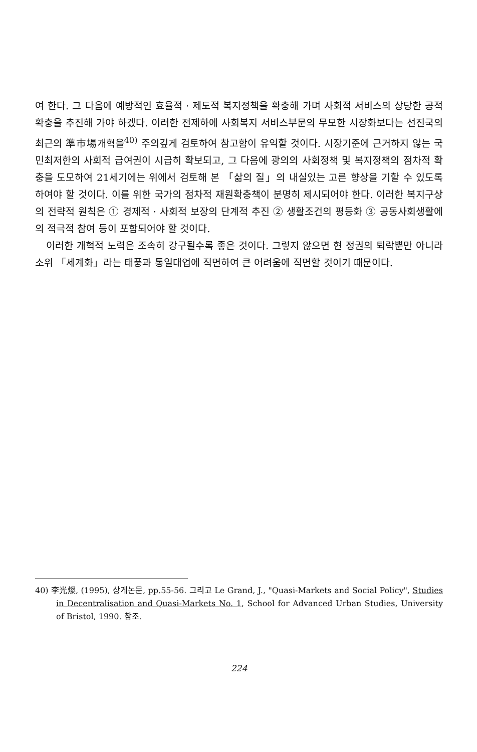여 한다. 그 다음에 예방적인 효율적 · 제도적 복지정책을 확충해 가며 사회적 서비스의 상당한 공적확충을 추진해 가야 하겠다. 이러한 전제하에 사회복지 서비스부문의 무모한 시장화보다는 선진국의 최근의 準市場개혁을<sup>40)</sup> 주의깊게 검토하여 참고함이 유익할 것이다. 시장기준에 근거하지 않는 국민최저한의 사회적 급여권이 시급히 확보되고, 그 다음에 광의의 사회정책 및 복지정책의 점차적 확충을 도모하여 21세기에는 위에서 검토해 본 「삶의 질」의 내실있는 고른 향상을 기할 수 있도록 하여야 할 것이다. 이를 위한 국가의 점차적 재원확충책이 분명히 제시되어야 한다. 이러한 복지구상의 전략적 원칙은 ① 경제적 · 사회적 보장의 단계적 추진 ② 생활조건의 평등화 ③ 공동사회생활에의 적극적 참여 등이 포함되어야 할 것이다.
이러한 개혁적 노력은 조속히 강구될수록 좋은 것이다. 그렇지 않으면 현 정권의 퇴락뿐만 아니라 소위 「세계화」라는 태풍과 통일대업에 직면하여 큰 어려움에 직면할 것이기 때문이다.
40) 李光燦, (1995), 상게논문, pp.55-56. 그리고 Le Grand, J., "Quasi-Markets and Social Policy", Studies in Decentralisation and Quasi-Markets No. 1, School for Advanced Urban Studies, University of Bristol, 1990. 참조.
224